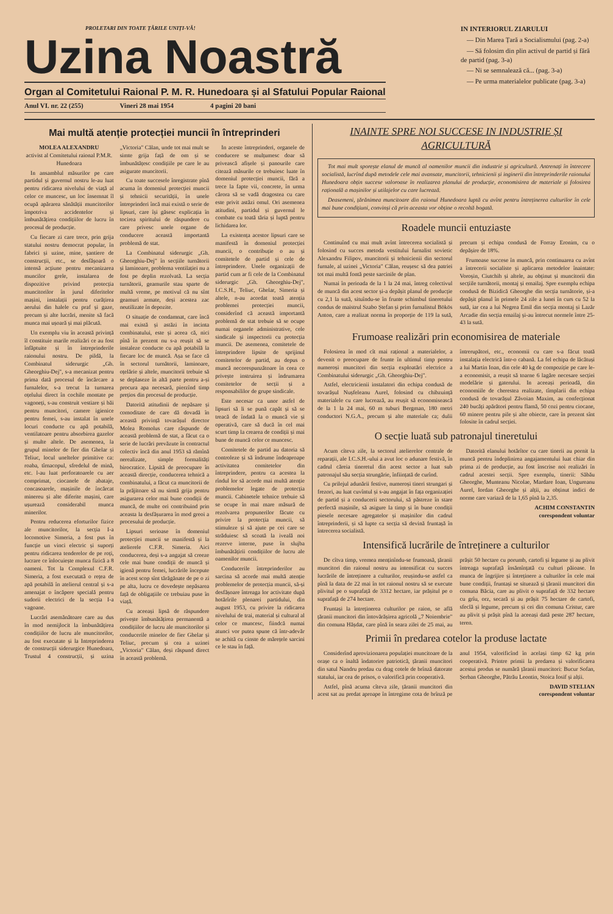PROLETARI DIN TOATE ȚĂRILE UNIȚI-VĂ!
Uzina Noastră
Organ al Comitetului Raional P. M. R. Hunedoara și al Sfatului Popular Raional
Anul VI. nr. 22 (255) Vineri 28 mai 1954 4 pagini 20 bani
IN INTERIORUL ZIARULUI
— Din Marea Țară a Socialismului (pag. 2-a)
— Să folosim din plin activul de partid și fără de partid (pag. 3-a)
— Ni se semnalează că... (pag. 3-a)
— Pe urma materialelor publicate (pag. 3-a)
Mai multă atenție protecției muncii în întreprinderi
MOLEA ALEXANDRU
activist al Comitetului raional P.M.R. Hunedoara
In ansamblul măsurilor pe care partidul și guvernul nostru le-au luat pentru ridicarea nivelului de viață al celor ce muncesc, un loc însemnat îl ocupă apărarea sănătății muncitorilor împotriva accidentelor și îmbunătățirea condițiilor de lucru în procesul de producție.
Cu fiecare zi care trece, prin grija statului nostru democrat popular, în fabrici și uzine, mine, șantiere de construcții, etc., se desfășoară o intensă acțiune pentru mecanizarea muncilor grele, instalarea de dispozitive privind protecția muncitorilor în jurul diferitelor mașini, instalații pentru curățirea aerului din halele cu praf și gaze, precum și alte lucrări, menite să facă munca mai ușoară și mai plăcută.
Un exemplu viu în această privință îl constituie marile realizări ce au fost înfăptuite și în întreprinderile raionului nostru. De pildă, la Combinatul siderurgic „Gh. Gheorghiu-Dej", s-a mecanizat pentru prima dată procesul de încărcare a furnalelor, s-a trecut la turnarea oțelului direct în cochile montate pe vagoneți, s-au construit vestiare și băi pentru muncitori, camere igienice pentru femei, s-au instalat în unele locuri conducte cu apă potabilă, ventilatoare pentru absorbirea gazelor și multe altele. De asemenea, la grupul minelor de fier din Ghelar și Teliuc, locul uneltelor primitive ca: roaba, tîrnacopul, sfredelul de mină, etc. l-au luat perforatoarele cu aer comprimat, ciocanele de abataje, concasoarele, mașinile de încărcat minereu și alte diferite mașini, care ușurează considerabil munca minerilor.
Pentru reducerea eforturilor fizice ale muncitorilor, la secția I-a locomotive Simeria, a fost pus în funcție un vinci electric și suporți pentru ridicarea tenderelor de pe roți, lucrare ce înlocuiește munca fizică a 8 oameni. Tot la Complexul C.F.R. Simeria, a fost executată o rețea de apă potabilă în atelierul central și s-a amenajat o încăpere specială pentru sudorii electrici de la secția I-a vagoane.
Lucrări asemănătoare care au dus în mod nemijlocit la îmbunătățirea condițiilor de lucru ale muncitorilor, au fost executate și la Intreprinderea de construcții siderurgice Hunedoara, Trustul 4 construcții, și uzina „Victoria" Călan, unde tot mai mult se simte grija față de om și se îmbunătățesc condițiile pe care le au asigurate muncitorii.
Cu toate succesele înregistrate pînă acuma în domeniul protecției muncii și tehnicii securității, în unele întreprinderi încă mai există o serie de lipsuri, care își găsesc explicația în tocirea spiritului de răspundere cu care privesc unele organe de conducere această importantă problemă de stat.
La Combinatul siderurgic „Gh. Gheorghiu-Dej" în secțiile turnătorii și laminoare, problema ventilației nu a fost pe deplin rezolvată. La secția turnătorii, geamurile stau sparte de multă vreme, pe motivul că nu sînt geamuri armate, deși acestea zac neutilizate în depozite.
O situație de condamnat, care încă mai există și astăzi în incinta combinatului, este și aceea că, nici pînă în prezent nu s-a reușit să se instaleze conducte cu apă potabilă la fiecare loc de muncă. Așa se face că în sectorul turnătorii, laminoare, oțelărie și altele, muncitorii trebuie să se deplaseze în altă parte pentru a-și procura apa necesară, pierzînd timp prețios din procesul de producție.
Datorită atitudinii de nepăsare și comoditate de care dă dovadă în această privință tovarășul director Molea Romolus care răspunde de această problemă de stat, a făcut ca o serie de lucrări prevăzute în contractul colectiv încă din anul 1953 să rămînă nerealizate, simple formalități birocratice. Lipsită de preocupare în această direcție, conducerea tehnică a combinatului, a făcut ca muncitorii de la prăjitoare să nu simtă grija pentru asigurarea celor mai bune condiții de muncă, de multe ori contribuind prin aceasta la desfășurarea în mod greoi a procesului de producție.
Lipsuri serioase în domeniul protecției muncii se manifestă și la atelierele C.F.R. Simeria. Aici conducerea, deși s-a angajat să creeze cele mai bune condiții de muncă și igienă pentru femei, lucrările începute în acest scop sînt tărăgănate de pe o zi pe alta, lucru ce dovedește nepăsarea față de obligațiile ce trebuiau puse în viață.
Cu aceeași lipsă de răspundere privește îmbunătățirea permanentă a condițiilor de lucru ale muncitorilor și conducerile minelor de fier Ghelar și Teliuc, precum și cea a uzinei „Victoria" Călan, deși răspund direct în această problemă.
In aceste întreprinderi, organele de conducere se mulțumesc doar să privească afișele și panourile care citează măsurile ce trebuiesc luate în domeniul protecției muncii, fără a trece la fapte vii, concrete, în urma cărora să se vadă dragostea cu care este privit astăzi omul. Ori asemenea atitudini, partidul și guvernul le combate cu toată tăria și luptă pentru lichidarea lor.
La existența acestor lipsuri care se manifestă în domeniul protecției muncii, o contribuție o au și comitetele de partid și cele de întreprindere. Unele organizații de partid cum ar fi cele de la Combinatul siderurgic „Gh. Gheorghiu-Dej", I.C.S.H., Teliuc, Ghelar, Simeria și altele, n-au acordat toată atenția problemei protecției muncii, considerînd că această importantă problemă de stat trebuie să se ocupe numai organele administrative, cele sindicale și inspectorii cu protecția muncii. De asemenea, comitetele de întreprindere lipsite de sprijinul comitetelor de partid, au depus o muncă necorespunzătoare în ceea ce privește instruirea și îndrumarea comitetelor de secții și a responsabililor de grupe sindicale.
Este necesar ca unor astfel de lipsuri să li se pună capăt și să se treacă de îndată la o muncă vie și operativă, care să ducă în cel mai scurt timp la crearea de condiții și mai bune de muncă celor ce muncesc.
Comitetele de partid au datoria să controleze și să îndrume îndeaproape activitatea comitetelor din întreprindere, pentru ca acestea la rîndul lor să acorde mai multă atenție problemelor legate de protecția muncii. Cabinetele tehnice trebuie să se ocupe în mai mare măsură de rezolvarea propunerilor făcute cu privire la protecția muncii, să stimuleze și să ajute pe cei care se străduiesc să scoată la iveală noi rezerve interne, puse în slujba îmbunătățirii condițiilor de lucru ale oamenilor muncii.
Conducerile întreprinderilor au sarcina să acorde mai multă atenție problemelor de protecția muncii, să-și desfășoare întreaga lor activitate după hotărîrile plenarei partidului, din august 1953, cu privire la ridicarea nivelului de trai, material și cultural al celor ce muncesc, fiindcă numai atunci vor putea spune că într-adevăr se achită cu cinste de mărețele sarcini ce le stau în față.
INAINTE SPRE NOI SUCCESE IN INDUSTRIE ȘI AGRICULTURĂ
Tot mai mult sporește elanul de muncă al oamenilor muncii din industrie și agricultură. Antrenați în întrecere socialistă, lucrînd după metodele cele mai avansate, muncitorii, tehnicienii și inginerii din întreprinderile raionului Hunedoara obțin succese valoroase în realizarea planului de producție, economisirea de materiale și folosirea rațională a mașinilor și utilajelor cu care lucrează.
Deasemeni, țărănimea muncitoare din raionul Hunedoara luptă cu avînt pentru întreținerea culturilor în cele mai bune condițiuni, convinși că prin aceasta vor obține o recoltă bogată.
Roadele muncii entuziaste
Continuînd cu mai mult avînt întrecerea socialistă și folosind cu succes metoda vestitului furnalist sovietic Alexandru Filipov, muncitorii și tehnicienii din sectorul furnale, al uzinei „Victoria" Călan, reușesc să dea patriei tot mai multă fontă peste sarcinile de plan.
Numai în perioada de la 1 la 24 mai, întreg colectivul de muncă din acest sector și-a depășit planul de producție cu 2,1 la sută, situîndu-se în frunte schimbul tineretului condus de maistrul Szabo Ștefan și prim furnalistul Bökös Anton, care a realizat norma în proporție de 119 la sută, precum și echipa condusă de Forray Eronim, cu o depășire de 18%.
Frumoase succese în muncă, prin continuarea cu avînt a întrecerii socialiste și aplicarea metodelor înaintate: Voroșin, Ciutchih și altele, au obținut și muncitorii din secțiile turnătorii, montaj și emailaj. Spre exemplu echipa condusă de Bizidică Gheorghe din secția turnătorie, și-a depășit planul în primele 24 zile a lunei în curs cu 52 la sută, iar cea a lui Negrea Emil din secția montaj și Lazăr Arcadie din secția emailaj și-au întrecut normele între 25-43 la sută.
Frumoase realizări prin economisirea de materiale
Folosirea în mod cît mai rațional a materialelor, a devenit o preocupare de frunte în ultimul timp pentru numeroși muncitori din secția exploatări electrice a Combinatului siderurgic „Gh. Gheorghiu-Dej".
Astfel, electricienii instalatori din echipa condusă de tovarășul Nușfeleanu Aurel, folosind cu chibzuință materialele cu care lucrează, au reușit să economisească de la 1 la 24 mai, 60 m tuburi Bergman, 180 metri conductori N.G.A., precum și alte materiale ca; dulii întrerupători, etc., economii cu care s-a făcut toată instalația electrică într-o cabană. La fel echipa de lăcătuși a lui Martin Ioan, din cele 40 kg de compoziție pe care le-a economisit, a reușit să toarne 6 lagăre necesare secției modelărie și gaterului. In aceeași perioadă, din economiile de cherestea realizate, tîmplarii din echipa condusă de tovarășul Zăvoian Maxim, au confecționat 240 bucăți apărători pentru flamă, 50 cozi pentru ciocane, 60 minere pentru pile și alte obiecte, care în prezent sînt folosite în cadrul secției.
O secție luată sub patronajul tineretului
Acum cîteva zile, la sectorul atelierelor centrale de reparații, ale I.C.S.H.-ului a avut loc o adunare festivă, în cadrul căreia tineretul din acest sector a luat sub patronajul său secția strungărie, înființată de curînd.
Cu prilejul adunării festive, numeroși tineri strungari și frezori, au luat cuvîntul și s-au angajat în fața organizației de partid și a conducerii sectorului, să păstreze în stare perfectă mașinile, să asigure la timp și în bune condiții piesele necesare agregatelor și mașinilor din cadrul întreprinderii, și să lupte ca secția să devină fruntașă în întrecerea socialistă.
Datorită elanului hotărîtor cu care tinerii au pornit la muncă pentru îndeplinirea angajamentului luat chiar din prima zi de producție, au fost înscrise noi realizări în cadrul acestei secții. Spre exemplu, tinerii: Săbău Gheorghe, Munteanu Nicolae, Mardare Ioan, Ungureanu Aurel, Iordan Gheorghe și alții, au obținut indici de norme care variază de la 1,65 pînă la 2,35.
ACHIM CONSTANTIN
corespondent voluntar
Intensifică lucrările de întreținere a culturilor
De cîtva timp, vremea menținîndu-se frumoasă, țăranii muncitori din raionul nostru au intensificat cu succes lucrările de întreținere a culturilor, reușindu-se astfel ca pînă la data de 22 mai în tot raionul nostru să se execute plivitul pe o suprafață de 3312 hectare, iar prășitul pe o suprafață de 274 hectare.
Fruntași la întreținerea culturilor pe raion, se află țăranii muncitori din întovărășirea agricolă „7 Noiembrie" din comuna Hășdat, care pînă în seara zilei de 25 mai, au prășit 50 hectare cu porumb, cartofi și legume și au plivit întreaga suprafață însămînțată cu culturi păioase. In munca de îngrijire și întreținere a culturilor în cele mai bune condiții, fruntași se situează și țăranii muncitori din comuna Băcia, care au plivit o suprafață de 332 hectare cu grîu, orz, secară și au prășit 75 hectare de cartofi, sfeclă și legume, precum și cei din comuna Cristur, care au plivit și prășit pînă la aceeași dată peste 287 hectare, teren.
Primii în predarea cotelor la produse lactate
Considerînd aprovizionarea populației muncitoare de la orașe ca o înaltă îndatorire patriotică, țăranii muncitori din satul Nandru predau cu drag cotele de brînză datorate statului, iar cea de prisos, o valorifică prin cooperativă.
Astfel, pînă acuma cîteva zile, țăranii muncitori din acest sat au predat aproape în întregime cota de brînză pe anul 1954, valorificînd în același timp 62 kg prin cooperativă. Printre primii la predarea și valorificarea acestui produs se numără țăranii muncitori: Bucur Sofan, Șerban Gheorghe, Pătrău Leontin, Stoica Iosif și alții.
DAVID STELIAN
corespondent voluntar